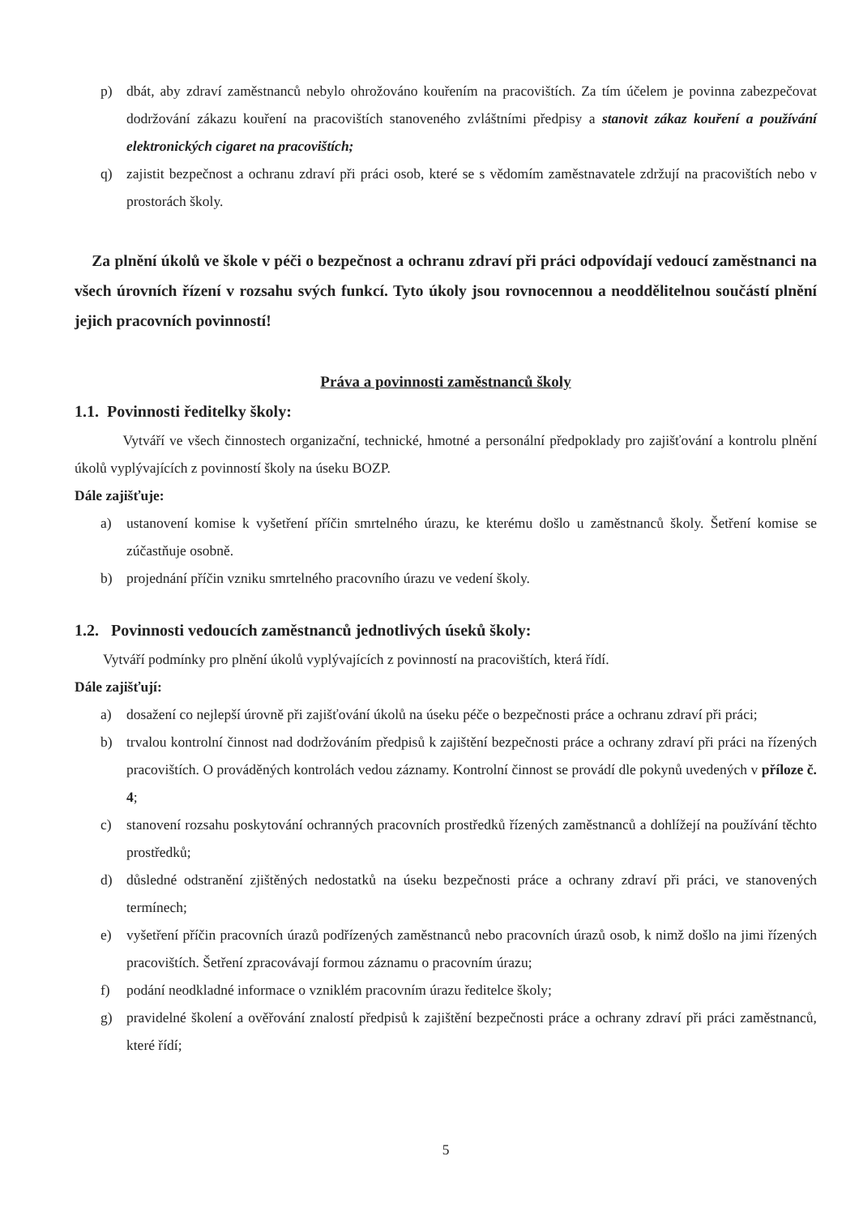p) dbát, aby zdraví zaměstnanců nebylo ohrožováno kouřením na pracovištích. Za tím účelem je povinna zabezpečovat dodržování zákazu kouření na pracovištích stanoveného zvláštními předpisy a stanovit zákaz kouření a používání elektronických cigaret na pracovištích;
q) zajistit bezpečnost a ochranu zdraví při práci osob, které se s vědomím zaměstnavatele zdržují na pracovištích nebo v prostorách školy.
Za plnění úkolů ve škole v péči o bezpečnost a ochranu zdraví při práci odpovídají vedoucí zaměstnanci na všech úrovních řízení v rozsahu svých funkcí. Tyto úkoly jsou rovnocennou a neoddělitelnou součástí plnění jejich pracovních povinností!
Práva a povinnosti zaměstnanců školy
1.1. Povinnosti ředitelky školy:
Vytváří ve všech činnostech organizační, technické, hmotné a personální předpoklady pro zajišťování a kontrolu plnění úkolů vyplývajících z povinností školy na úseku BOZP.
Dále zajišťuje:
a) ustanovení komise k vyšetření příčin smrtelného úrazu, ke kterému došlo u zaměstnanců školy. Šetření komise se zúčastňuje osobně.
b) projednání příčin vzniku smrtelného pracovního úrazu ve vedení školy.
1.2. Povinnosti vedoucích zaměstnanců jednotlivých úseků školy:
Vytváří podmínky pro plnění úkolů vyplývajících z povinností na pracovištích, která řídí.
Dále zajišťují:
a) dosažení co nejlepší úrovně při zajišťování úkolů na úseku péče o bezpečnosti práce a ochranu zdraví při práci;
b) trvalou kontrolní činnost nad dodržováním předpisů k zajištění bezpečnosti práce a ochrany zdraví při práci na řízených pracovištích. O prováděných kontrolách vedou záznamy. Kontrolní činnost se provádí dle pokynů uvedených v příloze č. 4;
c) stanovení rozsahu poskytování ochranných pracovních prostředků řízených zaměstnanců a dohlížejí na používání těchto prostředků;
d) důsledné odstranění zjištěných nedostatků na úseku bezpečnosti práce a ochrany zdraví při práci, ve stanovených termínech;
e) vyšetření příčin pracovních úrazů podřízených zaměstnanců nebo pracovních úrazů osob, k nimž došlo na jimi řízených pracovištích. Šetření zpracovávají formou záznamu o pracovním úrazu;
f) podání neodkladné informace o vzniklém pracovním úrazu ředitelce školy;
g) pravidelné školení a ověřování znalostí předpisů k zajištění bezpečnosti práce a ochrany zdraví při práci zaměstnanců, které řídí;
5